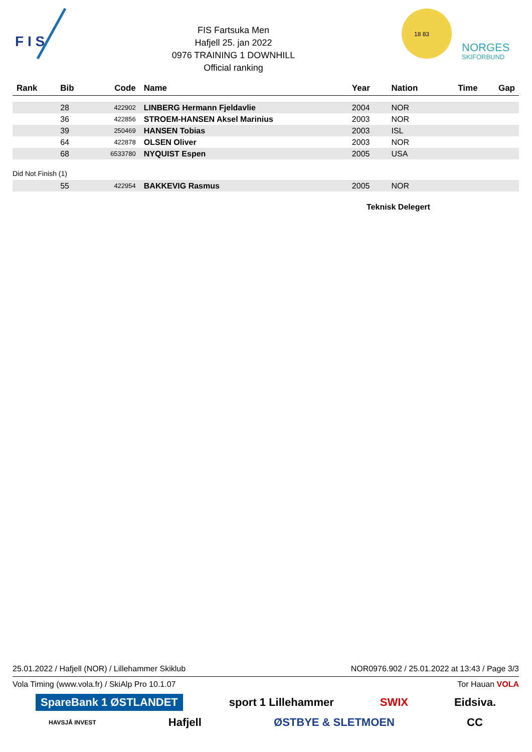F I S
FIS Fartsuka Men
Hafjell 25. jan 2022
0976 TRAINING 1 DOWNHILL
Official ranking
18 83
NORGES
SKIFORBUND
| Rank | Bib | Code | Name | Year | Nation | Time | Gap |
| --- | --- | --- | --- | --- | --- | --- | --- |
| | 28 | 422902 | LINBERG Hermann Fjeldavlie | 2004 | NOR | | |
| | 36 | 422856 | STROEM-HANSEN Aksel Marinius | 2003 | NOR | | |
| | 39 | 250469 | HANSEN Tobias | 2003 | ISL | | |
| | 64 | 422878 | OLSEN Oliver | 2003 | NOR | | |
| | 68 | 6533780 | NYQUIST Espen | 2005 | USA | | |
| Did Not Finish (1) | | | | | | | |
| | 55 | 422954 | BAKKEVIG Rasmus | 2005 | NOR | | |
Teknisk Delegert
25.01.2022 / Hafjell (NOR) / Lillehammer Skiklub NOR0976.902 / 25.01.2022 at 13:43 / Page 3/3
Vola Timing (www.vola.fr) / SkiAlp Pro 10.1.07 Tor Hauan VOLA
SpareBank 1 ØSTLANDET sport 1 Lillehammer SWIX Eidsiva.
HAVSJÅ INVEST Hafjell ØSTBYE & SLETMOEN CC